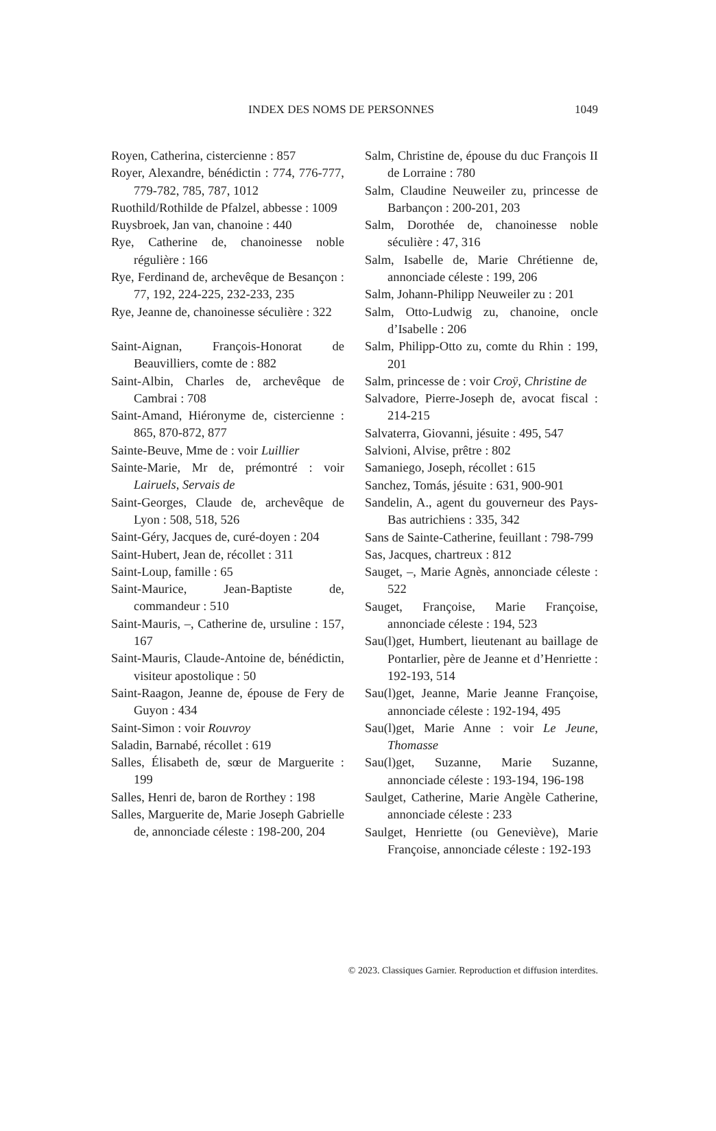INDEX DES NOMS DE PERSONNES 1049
Royen, Catherina, cistercienne : 857
Royer, Alexandre, bénédictin : 774, 776-777, 779-782, 785, 787, 1012
Ruothild/Rothilde de Pfalzel, abbesse : 1009
Ruysbroek, Jan van, chanoine : 440
Rye, Catherine de, chanoinesse noble régulière : 166
Rye, Ferdinand de, archevêque de Besançon : 77, 192, 224-225, 232-233, 235
Rye, Jeanne de, chanoinesse séculière : 322
Saint-Aignan, François-Honorat de Beauvilliers, comte de : 882
Saint-Albin, Charles de, archevêque de Cambrai : 708
Saint-Amand, Hiéronyme de, cistercienne : 865, 870-872, 877
Sainte-Beuve, Mme de : voir Luillier
Sainte-Marie, Mr de, prémontré : voir Lairuels, Servais de
Saint-Georges, Claude de, archevêque de Lyon : 508, 518, 526
Saint-Géry, Jacques de, curé-doyen : 204
Saint-Hubert, Jean de, récollet : 311
Saint-Loup, famille : 65
Saint-Maurice, Jean-Baptiste de, commandeur : 510
Saint-Mauris, –, Catherine de, ursuline : 157, 167
Saint-Mauris, Claude-Antoine de, bénédictin, visiteur apostolique : 50
Saint-Raagon, Jeanne de, épouse de Fery de Guyon : 434
Saint-Simon : voir Rouvroy
Saladin, Barnabé, récollet : 619
Salles, Élisabeth de, sœur de Marguerite : 199
Salles, Henri de, baron de Rorthey : 198
Salles, Marguerite de, Marie Joseph Gabrielle de, annonciade céleste : 198-200, 204
Salm, Christine de, épouse du duc François II de Lorraine : 780
Salm, Claudine Neuweiler zu, princesse de Barbançon : 200-201, 203
Salm, Dorothée de, chanoinesse noble séculière : 47, 316
Salm, Isabelle de, Marie Chrétienne de, annonciade céleste : 199, 206
Salm, Johann-Philipp Neuweiler zu : 201
Salm, Otto-Ludwig zu, chanoine, oncle d’Isabelle : 206
Salm, Philipp-Otto zu, comte du Rhin : 199, 201
Salm, princesse de : voir Croÿ, Christine de
Salvadore, Pierre-Joseph de, avocat fiscal : 214-215
Salvaterra, Giovanni, jésuite : 495, 547
Salvioni, Alvise, prêtre : 802
Samaniego, Joseph, récollet : 615
Sanchez, Tomás, jésuite : 631, 900-901
Sandelin, A., agent du gouverneur des Pays-Bas autrichiens : 335, 342
Sans de Sainte-Catherine, feuillant : 798-799
Sas, Jacques, chartreux : 812
Sauget, –, Marie Agnès, annonciade céleste : 522
Sauget, Françoise, Marie Françoise, annonciade céleste : 194, 523
Sau(l)get, Humbert, lieutenant au baillage de Pontarlier, père de Jeanne et d’Henriette : 192-193, 514
Sau(l)get, Jeanne, Marie Jeanne Françoise, annonciade céleste : 192-194, 495
Sau(l)get, Marie Anne : voir Le Jeune, Thomasse
Sau(l)get, Suzanne, Marie Suzanne, annonciade céleste : 193-194, 196-198
Saulget, Catherine, Marie Angèle Catherine, annonciade céleste : 233
Saulget, Henriette (ou Geneviève), Marie Françoise, annonciade céleste : 192-193
© 2023. Classiques Garnier. Reproduction et diffusion interdites.